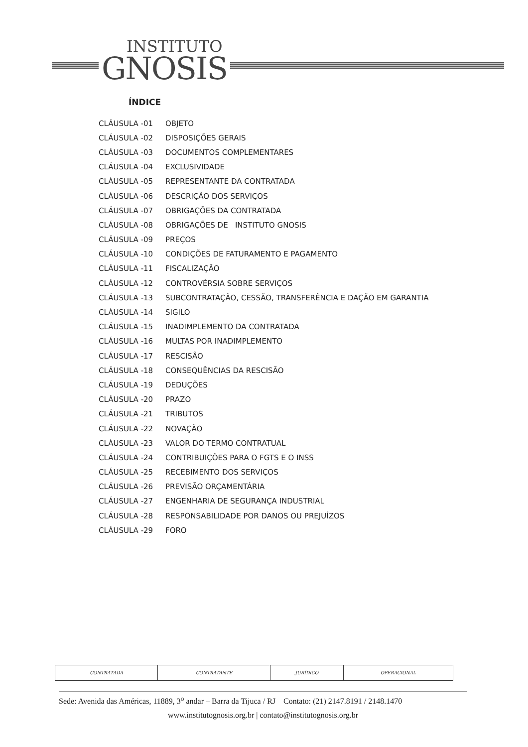INSTITUTO
GNOSIS
ÍNDICE
| CLÁUSULA -01 | OBJETO |
| CLÁUSULA -02 | DISPOSIÇÕES GERAIS |
| CLÁUSULA -03 | DOCUMENTOS COMPLEMENTARES |
| CLÁUSULA -04 | EXCLUSIVIDADE |
| CLÁUSULA -05 | REPRESENTANTE DA CONTRATADA |
| CLÁUSULA -06 | DESCRIÇÃO DOS SERVIÇOS |
| CLÁUSULA -07 | OBRIGAÇÕES DA CONTRATADA |
| CLÁUSULA -08 | OBRIGAÇÕES DE INSTITUTO GNOSIS |
| CLÁUSULA -09 | PREÇOS |
| CLÁUSULA -10 | CONDIÇÕES DE FATURAMENTO E PAGAMENTO |
| CLÁUSULA -11 | FISCALIZAÇÃO |
| CLÁUSULA -12 | CONTROVÉRSIA SOBRE SERVIÇOS |
| CLÁUSULA -13 | SUBCONTRATAÇÃO, CESSÃO, TRANSFERÊNCIA E DAÇÃO EM GARANTIA |
| CLÁUSULA -14 | SIGILO |
| CLÁUSULA -15 | INADIMPLEMENTO DA CONTRATADA |
| CLÁUSULA -16 | MULTAS POR INADIMPLEMENTO |
| CLÁUSULA -17 | RESCISÃO |
| CLÁUSULA -18 | CONSEQUÊNCIAS DA RESCISÃO |
| CLÁUSULA -19 | DEDUÇÕES |
| CLÁUSULA -20 | PRAZO |
| CLÁUSULA -21 | TRIBUTOS |
| CLÁUSULA -22 | NOVAÇÃO |
| CLÁUSULA -23 | VALOR DO TERMO CONTRATUAL |
| CLÁUSULA -24 | CONTRIBUIÇÕES PARA O FGTS E O INSS |
| CLÁUSULA -25 | RECEBIMENTO DOS SERVIÇOS |
| CLÁUSULA -26 | PREVISÃO ORÇAMENTÁRIA |
| CLÁUSULA -27 | ENGENHARIA DE SEGURANÇA INDUSTRIAL |
| CLÁUSULA -28 | RESPONSABILIDADE POR DANOS OU PREJUÍZOS |
| CLÁUSULA -29 | FORO |
| CONTRATADA | CONTRATANTE | JURÍDICO | OPERACIONAL |
Sede: Avenida das Américas, 11889, 3<sup>o</sup> andar – Barra da Tijuca / RJ Contato: (21) 2147.8191 / 2148.1470
www.institutognosis.org.br | contato@institutognosis.org.br